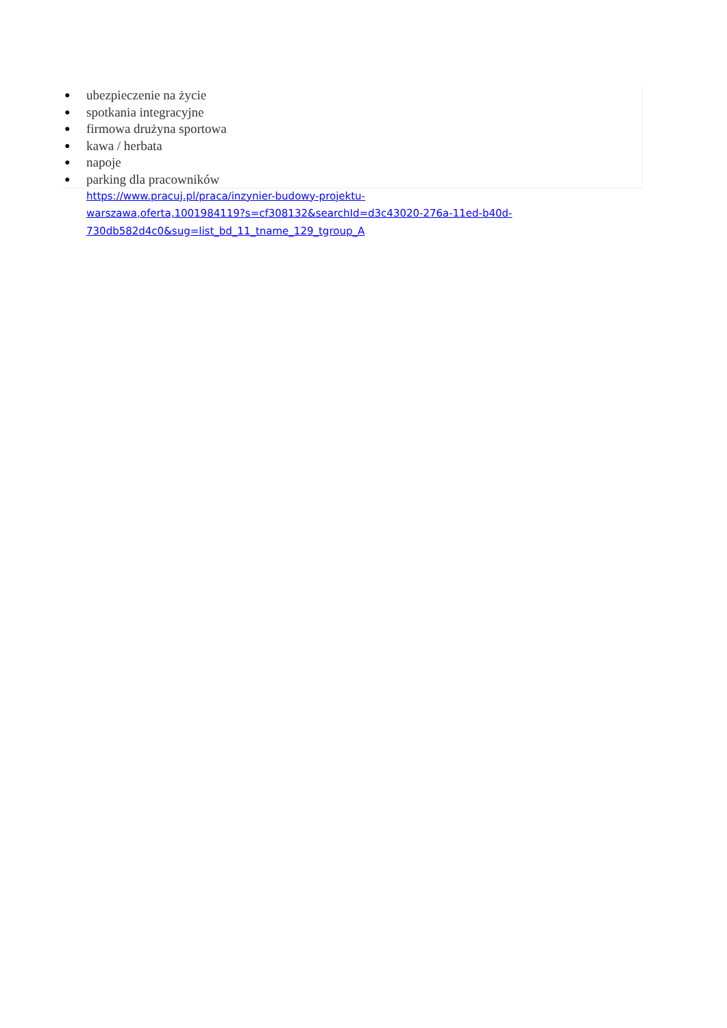● ubezpieczenie na życie
● spotkania integracyjne
● firmowa drużyna sportowa
● kawa / herbata
● napoje
● parking dla pracowników
https://www.pracuj.pl/praca/inzynier-budowy-projektu-
warszawa,oferta,1001984119?s=cf308132&searchId=d3c43020-276a-11ed-b40d-
730db582d4c0&sug=list_bd_11_tname_129_tgroup_A